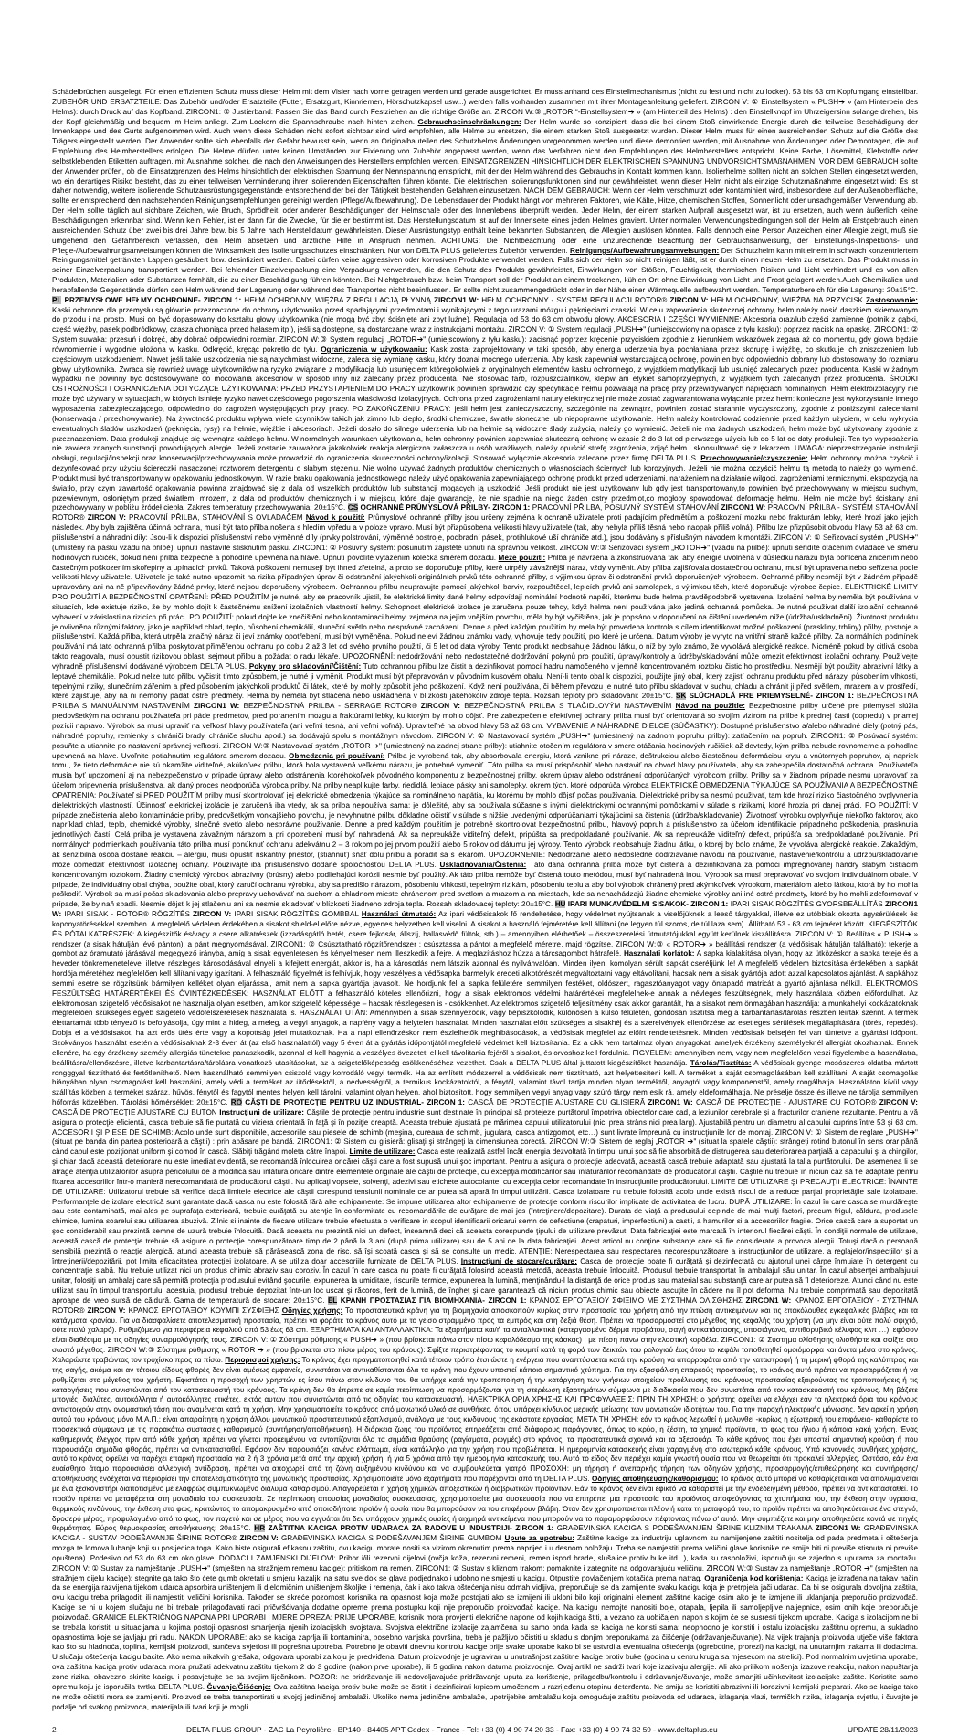Schädelbrüchen ausgelegt. Für einen effizienten Schutz muss dieser Helm mit dem Visier nach vorne getragen werden und gerade ausgerichtet. Er muss anhand des Einstellmechanismus (nicht zu fest und nicht zu locker). 53 bis 63 cm Kopfumgang einstellbar. ZUBEHÖR UND ERSATZTEILE: Das Zubehör und/oder Ersatzteile (Futter, Ersatzgurt, Kinnriemen, Hörschutzkapsel usw...) werden falls vorhanden zusammen mit ihrer Montageanleitung geliefert. ZIRCON V: ① Einstellsystem « PUSH➔ » (am Hinterbein des Helms): durch Druck auf das Kopfband. ZIRCON1: ② Justierband: Passen Sie das Band durch Festziehen an die richtige Größe an. ZIRCON W:③ „ROTOR “-Einstellsystem➔ » (am Hinterteil des Helms) : den Einstellknopf im Uhrzeigersinn solange drehen, bis der Kopf gleichmäßig und bequem im Helm anliegt. Zum Lockern die Spannschraube nach hinten ziehen. Gebrauchseinschränkungen: Der Helm wurde so konzipiert, dass die bei einem Stoß einwirkende Energie durch die teilweise Beschädigung der Innenkappe und des Gurts aufgenommen wird. Auch wenn diese Schäden nicht sofort sichtbar sind wird empfohlen, alle Helme zu ersetzen, die einem starken Stoß ausgesetzt wurden. Dieser Helm muss für einen ausreichenden Schutz auf die Größe des Trägers eingestellt werden. Der Anwender sollte sich ebenfalls der Gefahr bewusst sein, wenn an Originalbauteilen des Schutzhelms Änderungen vorgenommen werden und diese demontiert werden, mit Ausnahme von Änderungen oder Demontagen, die auf Empfehlung des Helmherstellers erfolgen. Die Helme dürfen unter keinen Umständen zur Fixierung von Zubehör angepasst werden, wenn das Verfahren nicht den Empfehlungen des Helmherstellers entspricht. Keine Farbe, Lösemittel, Klebstoffe oder selbstklebenden Etiketten auftragen, mit Ausnahme solcher, die nach den Anweisungen des Herstellers empfohlen werden. EINSATZGRENZEN HINSICHTLICH DER ELEKTRISCHEN SPANNUNG UNDVORSICHTSMAßNAHMEN: VOR DEM GEBRAUCH sollte der Anwender prüfen, ob die Einsatzgrenzen des Helms hinsichtlich der elektrischen Spannung der Nennspannung entspricht, mit der der Helm während des Gebrauchs in Kontakt kommen kann. Isolierhelme sollten nicht an solchen Stellen eingesetzt werden, wo ein derartiges Risiko besteht, das zu einer teilweisen Verminderung ihrer isolierenden Eigenschaften führen könnte. Die elektrischen Isolierungsfunktionen sind nur gewährleistet, wenn dieser Helm nicht als einzige Schutzmaßnahme eingesetzt wird: Es ist daher notwendig, weitere isolierende Schutzausrüstungsgegenstände entsprechend der bei der Tätigkeit bestehenden Gefahren einzusetzen. NACH DEM GEBRAUCH: Wenn der Helm verschmutzt oder kontaminiert wird, insbesondere auf der Außenoberfläche, sollte er entsprechend den nachstehenden Reinigungsempfehlungen gereinigt werden (Pflege/Aufbewahrung). Die Lebensdauer der Produkt hängt von mehreren Faktoren, wie Kälte, Hitze, chemischen Stoffen, Sonnenlicht oder unsachgemäßer Verwendung ab. Der Helm sollte täglich auf sichbare Zeichen, wie Bruch, Sprödheit, oder anderer Beschädigungen der Helmschale oder des Innenlebens überprüft werden. Jeder Helm, der einem starken Aufprall ausgesetzt war, ist zu ersetzen, auch wenn äußerlich keine Beschädigungen erkennbar sind. Wenn kein Fehler, ist er dann für die Zwecke, für die er bestimmt ist. Das Herstellungsdatum ist auf der Innenseite eines jeden Helmes graviert. Unter normalen Verwendungsbedingungen soll der Helm ab Erstgebrauch einen ausreichenden Schutz über zwei bis drei Jahre bzw. bis 5 Jahre nach Herstelldatum gewährleisten. Dieser Ausrüstungstyp enthält keine bekannten Substanzen, die Allergien auslösen könnten. Falls dennoch eine Person Anzeichen einer Allergie zeigt, muß sie umgehend den Gefahrbereich verlassen, den Helm absetzen und ärztliche Hilfe in Anspruch nehmen. ACHTUNG: Die Nichtbeachtung oder eine unzureichende Beachtung der Gebrauchsanweisung, der Einstellungs-/Inspektions- und Pflege-/Aufbewahrungsanweisungen können die Wirksamkeit des Isolierungsschutzes einschränken. Nur von DELTA PLUS geliefertes Zubehör verwenden. Reinigungs/Aufbewahrungsanweisungen: Der Schutzhelm kann mit einem in schwach konzentriertem Reinigungsmittel getränkten Lappen gesäubert bzw. desinfiziert werden. Dabei dürfen keine aggressiven oder korrosiven Produkte verwendet werden. Falls sich der Helm so nicht reinigen läßt, ist er durch einen neuen Helm zu ersetzen. Das Produkt muss in seiner Einzelverpackung transportiert werden. Bei fehlender Einzelverpackung eine Verpackung verwenden, die den Schutz des Produkts gewährleistet, Einwirkungen von Stößen, Feuchtigkeit, thermischen Risiken und Licht verhindert und es von allen Produkten, Materialien oder Substanzen fernhält, die zu einer Beschädigung führen könnten. Bei Nichtgebrauch bzw. beim Transport soll der Produkt an einem trockenen, kühlen Ort ohne Einwirkung von Licht und Frost gelagert werden.Auch Chemikalien und herabfallende Gegenstände dürfen den Helm während der Lagerung oder während des Transportes nicht beeinflussen. Er sollte nicht zusammengedrückt oder in der Nähe einer Wärmequelle aufbewahrt werden. Temperaturbereich für die Lagerung: 20±15°C. PL PRZEMYSŁOWE HEŁMY OCHRONNE- ZIRCON 1: HEŁM OCHRONNY, WIĘŹBA Z REGULACJĄ PŁYNNĄ ZIRCON1 W: HEŁM OCHRONNY - SYSTEM REGULACJI ROTOR® ZIRCON V: HEŁM OCHRONNY, WIĘŹBA NA PRZYCISK Zastosowanie: Kaski ochronne dla przemysłu są głównie przeznaczone do ochrony użytkownika przed spadającymi przedmiotami i wynikającymi z tego urazami mózgu i pęknięciami czaszki. W celu zapewnienia skutecznej ochrony, hełm należy nosić daszkiem skierowanym do przodu i na prosto. Musi on być dopasowany do kształtu głowy użytkownika (nie mogą być zbyt ściśnięte ani zbyt luźne). Regulacja od 53 do 63 cm obwodu głowy. AKCESORIA I CZĘŚCI WYMIENNE: Akcesoria oraz/lub części zamienne (potnik z gąbki, część więźby, pasek podbródkowy, czasza chroniąca przed hałasem itp.), jeśli są dostępne, są dostarczane wraz z instrukcjami montażu. ZIRCON V: ① System regulacji „PUSH➔" (umiejscowiony na opasce z tyłu kasku): poprzez nacisk na opaskę. ZIRCON1: ② System suwaka: przesuń i dokręć, aby dobrać odpowiedni rozmiar. ZIRCON W:③ System regulacji „ROTOR➔" (umiejscowiony z tyłu kasku): zacisnąć poprzez kręcenie przyciskiem zgodnie z kierunkiem wskazówek zegara aż do momentu, gdy głowa będzie równomiernie i wygodnie ułożona w kasku. Odkręcić, kręcąc pokrętło do tyłu. Ograniczenia w użytkowaniu: Kask został zaprojektowany w taki sposób, aby energia uderzenia była pochłaniana przez skorupę i więźbę, co skutkuje ich zniszczeniem lub częściowym uszkodzeniem. Nawet jeśli takie uszkodzenia nie są natychmiast widoczne, zaleca się wymianę kasku, który doznał mocnego uderzenia. Aby kask zapewniał wystarczającą ochronę, powinien być odpowiednio dobrany lub dostosowany do rozmiaru głowy użytkownika. Zwraca się również uwagę użytkowników na ryzyko związane z modyfikacją lub usunięciem któregokolwiek z oryginalnych elementów kasku ochronnego, z wyjątkiem modyfikacji lub usunięć zalecanych przez producenta. Kaski w żadnym wypadku nie powinny być dostosowywane do mocowania akcesoriów w sposób inny niż zalecany przez producenta. Nie stosować farb, rozpuszczalników, klejów ani etykiet samoprzylepnych, z wyjątkiem tych zalecanych przez producenta. ŚRODKI OSTROŻNOŚCI I OGRANICZENIA DOTYCZĄCE UŻYTKOWANIA: PRZED PRZYSTĄPIENIEM DO PRACY użytkownik powinien sprawdzić czy specyfikacje hełmu pozwalają na pracę przy przewidywanych napięciach nominalnych. Hełm elektroizolacyjny nie może być używany w sytuacjach, w których istnieje ryzyko nawet częściowego pogorszenia właściwości izolacyjnych. Ochrona przed zagrożeniami natury elektrycznej nie może zostać zagwarantowana wyłącznie przez hełm: konieczne jest wykorzystanie innego wyposażenia zabezpieczającego, odpowiednio do zagrożeń występujących przy pracy. PO ZAKOŃCZENIU PRACY: jeśli hełm jest zanieczyszczony, szczególnie na zewnątrz, powinien zostać starannie wyczyszczony, zgodnie z poniższymi zaleceniami (konserwacja / przechowywanie). Na żywotność produktu wpływa wiele czynników takich jak zimno lub ciepło, środki chemiczne, światło słoneczne lub niepoprawne użytkowanie. Hełm należy kontrolować codziennie przed każdym użyciem, w celu wykrycia ewentualnych śladów uszkodzeń (pęknięcia, rysy) na hełmie, więźbie i akcesoriach. Jeżeli doszło do silnego uderzenia lub na hełmie są widoczne ślady zużycia, należy go wymienić. Jeżeli nie ma żadnych uszkodzeń, hełm może być użytkowany zgodnie z przeznaczeniem. Data produkcji znajduje się wewnątrz każdego hełmu. W normalnych warunkach użytkowania, hełm ochronny powinien zapewniać skuteczną ochronę w czasie 2 do 3 lat od pierwszego użycia lub do 5 lat od daty produkcji. Ten typ wyposażenia nie zawiera znanych substancji powodujących alergie. Jeżeli zostanie zauważona jakakolwiek reakcja alergiczna zwłaszcza u osób wrażliwych, należy opuścić strefę zagrożenia, zdjąć hełm i skonsultować się z lekarzem. UWAGA: nieprzestrzeganie instrukcji obsługi, regulacji/inspekcji oraz konserwacji/przechowywania może prowadzić do ograniczenia skuteczności ochrony/izolacji. Stosować wyłącznie akcesoria zalecane przez firmę DELTA PLUS. Przechowywanie/czyszczenie: Hełm ochronny można czyścić i dezynfekować przy użyciu ściereczki nasączonej roztworem detergentu o słabym stężeniu. Nie wolno używać żadnych produktów chemicznych o własnościach ściernych lub korozyjnych. Jeżeli nie można oczyścić hełmu tą metodą to należy go wymienić. Produkt musi być transportowany w opakowaniu jednostkowym. W razie braku opakowania jednostkowego należy użyć opakowania zapewniającego ochronę produkt przed uderzeniami, narażeniem na działanie wilgoci, zagrożeniami termicznymi, ekspozycją na światło, przy czym zawartość opakowania powinna znajdować się z dala od wszelkich produktów lub substancji mogących ją uszkodzić. Jeśli produkt nie jest użytkowany lub gdy jest transportowany,to powinien być przechowywany w miejscu suchym, przewiewnym, osłoniętym przed światłem, mrozem, z dala od produktów chemicznych i w miejscu, które daje gwarancję, że nie spadnie na niego żaden ostry przedmiot,co mogłoby spowodować deformację hełmu. Hełm nie może być ściskany ani przechowywany w pobliżu źródeł ciepła. Zakres temperatury przechowywania: 20±15°C. CS OCHRANNÉ PRŮMYSLOVÁ PŘILBY- ZIRCON 1: PRACOVNÍ PŘILBA, POSUVNÝ SYSTÉM STAHOVÁNÍ ZIRCON1 W: PRACOVNÍ PŘILBA - SYSTÉM STAHOVÁNÍ ROTOR® ZIRCON V: PRACOVNÍ PŘILBA, STAHOVÁNÍ S OVLADAČEM Návod k použití: Průmyslové ochranné přilby jsou určeny zejména k ochraně uživatele proti padajícím předmětům a poškození mozku nebo frakturám lebky, které hrozí jako jejich následek. Aby byla zajištěna účinná ochrana, musí být tato přilba nošena s hledím vpředu a v poloze vpravo. Musí být přizpůsobena velikosti hlavy uživatele (tak, aby nebyla příliš těsná nebo naopak příliš volná). Přilbu lze přizpůsobit obvodu hlavy 53 až 63 cm. příslušenství a náhradní díly: Jsou-li k dispozici příslušenství nebo výměnné díly (prvky polstrování, výměnné postroje, podbradní pásek, protihlukové uší chrániče atd.), jsou dodávány s příslušným návodem k montáži. ZIRCON V: ① Seřizovací systém „PUSH➔" (umístěný na pásku vzadu na přilbě): upnutí nastavíte stisknutím pásku. ZIRCON1: ② Posuvný systém: posunutím zajistěte upnutí na správnou velikost. ZIRCON W:③ Seřizovací systém „ROTOR➔" (vzadu na přilbě): upnutí seřídíte otáčením ovladače ve směru hodinových ručiček, dokud není přilba bezpečně a pohodlně upevněna na hlavě. Upnutí povolíte vytažením kolečka směrem dozadu. Meze použití: Přilba je navržena a zkonstruována tak, aby energie uvolněná v důsledku nárazu byla pohlcena zničením nebo částečným poškozením skořepiny a upínacích prvků. Taková poškození nemusejí být ihned zřetelná, a proto se doporučuje přilby, které utrpěly závažnější náraz, vždy vyměnit. Aby přilba zajišťovala dostatečnou ochranu, musí být upravena nebo seřízena podle velikosti hlavy uživatele. Uživatele je také nutno upozornit na rizika případných úprav či odstranění jakýchkoli originálních prvků této ochranné přilby, s výjimkou úprav či odstranění prvků doporučených výrobcem. Ochranné přilby nesmějí být v žádném případě upravovány ani na ně připevňovány žádné prvky, které nejsou doporučeny výrobcem. Ochrannou přilbu neupravujte pomocí jakýchkoli barviv, rozpouštědel, lepicích prvků ani samolepek, s výjimkou těch, které doporučuje výrobce čepice. ELEKTRICKÉ LIMITY PRO POUŽITÍ A BEZPEČNOSTNÍ OPATŘENÍ: PŘED POUŽITÍM je nutné, aby se pracovník ujistil, že elektrické limity dané helmy odpovídají nominální hodnotě napětí, kterému bude helma pravděpodobně vystavena. Izolační helma by neměla být používána v situacích, kde existuje riziko, že by mohlo dojít k částečnému snížení izolačních vlastností helmy. Schopnost elektrické izolace je zaručena pouze tehdy, když helma není používána jako jediná ochranná pomůcka. Je nutné používat další izolační ochranné vybavení v závislosti na rizicích při práci. PO POUŽITÍ: pokud dojde ke znečištění nebo kontaminaci helmy, zejména na jejím vnějším povrchu, měla by být vyčištěna, jak je popsáno v doporučení na čištění uvedeném níže (údržba/uskladnění). Životnost produktu je ovlivněna různými faktory, jako je například chlad, teplo, působení chemikálií, sluneční světlo nebo nesprávné zacházení. Denne a před každým použitím by mela být provedena kontrola s cílem identifikovat možné poškození (praskliny, trhliny) přilby, postroje a příslušenství. Každá přilba, která utrpěla značný náraz či jeví známky opotřebení, musí být vyměněna. Pokud nejeví žádnou známku vady, vyhovuje tedy použití, pro které je určena. Datum výroby je vyryto na vnitřní straně každé přilby. Za normálních podmínek používání má tato ochranná přilba poskytovat přiměřenou ochranu po dobu 2 až 3 let od svého prvního použití, či 5 let od data výroby. Tento produkt neobsahuje žádnou látku, o níž by bylo známo, že vyvolává alergické reakce. Nicméně pokud by citlivá osoba takto reagovala, musí opustit rizikovou oblast, sejmout přilbu a požádat o radu lékaře. UPOZORNĚNÍ: nedodržování nebo nedostatečné dodržování pokynů pro použití, úpravy/kontroly a údržby/skladování může omezit efektivnost izolační ochrany. Používejte výhradně příslušenství dodávané výrobcem DELTA PLUS. Pokyny pro skladování/Čištění: Tuto ochrannou přilbu lze čistit a dezinfikovat pomocí hadru namočeného v jemně koncentrovaném roztoku čisticího prostředku. Nesmějí být použity abrazivní látky a leptavé chemikálie. Pokud nelze tuto přilbu vyčistit tímto způsobem, je nutné ji vyměnit. Produkt musí být přepravován v původním kusovém obalu. Není-li tento obal k dispozici, použijte jiný obal, který zajistí ochranu produktu před nárazy, působením vlhkosti, tepelnými riziky, slunečním zářením a před působením jakýchkoli produktů či látek, které by mohly způsobit jeho poškození. Když není používána, či během převozu je nutné tuto přilbu skladovat v suchu, chladu a chránit ji před světlem, mrazem a v prostředí, které zajišťuje, aby na ni nemohly padat ostré předměty. Helma by neměla být stlačena nebo uskladněna v blízkosti jakéhokoliv zdroje tepla. Rozsah teploty pro skladování: 20±15°C. SK SLÚCHADLÁ PRE PRIEMYSELNÉ- ZIRCON 1: BEZPEČNOSTNÁ PRILBA S MANUÁLNYM NASTAVENÍM ZIRCON1 W: BEZPEČNOSTNÁ PRILBA - SERRAGE ROTOR® ZIRCON V: BEZPEČNOSTNÁ PRILBA S TLAČIDLOVÝM NASTAVENÍM Návod na použitie: Bezpečnostné prilby určené pre priemysel slúžia predovšetkým na ochranu používateľa pri páde predmetov, pred poranením mozgu a fraktúrami lebky, ku ktorým by mohlo dôjsť. Pre zabezpečenie efektívnej ochrany prilba musí byť orientovaná so svojím vizírom na prilbe k prednej časti (dopredu) v priamej pozícii napravo. Výrobok sa musí upraviť na veľkosť hlavy používateľa (ani veľmi tesná, ani veľmi voľná). Upraviteľné na obvod hlavy 53 až 63 cm. VYBAVENIE A NÁHRADNÉ DIELCE (SÚČASTKY): Dostupné príslušenstvo a/alebo náhradné diely (potný pás, náhradné popruhy, remienky s chrániči brady, chrániče sluchu apod.) sa dodávajú spolu s montážnym návodom. ZIRCON V: ① Nastavovací systém „PUSH➔" (umiestnený na zadnom popruhu prilby): zatlačením na popruh. ZIRCON1: ② Posúvací systém: posuňte a utiahnite po nastavení správnej veľkosti. ZIRCON W:③ Nastavovací systém „ROTOR ➔" (umiestnený na zadnej strane prilby): utiahnite otočením regulátora v smere otáčania hodinových ručičiek až dovtedy, kým prilba nebude rovnomerne a pohodlne upevnená na hlave. Uvoľnite potiahnutím regulátora smerom dozadu. Obmedzenia pri používaní: Prilba je vyrobená tak, aby absorbovala energiu, ktorá vznikne pri náraze, deštrukciou alebo čiastočnou deformáciou krytu a vnútorných popruhov, aj napriek tomu, že tieto deformácie nie sú okamžite viditeľné, akúkoľvek prilbu, ktorá bola vystavená veľkému nárazu, je potrebné vymeniť. Táto prilba sa musí prispôsobiť alebo nastaviť na obvod hlavy používateľa, aby sa zabezpečila dostatočná ochrana. Používateľa musia byť upozornení aj na nebezpečenstvo v prípade úpravy alebo odstránenia ktoréhokoľvek pôvodného komponentu z bezpečnostnej prilby, okrem úprav alebo odstránení odporúčaných výrobcom prilby. Prilby sa v žiadnom prípade nesmú upravovať za účelom pripevnenia príslušenstva, ak daný proces neodporúča výrobca prilby. Na prilby neaplikujte farby, riedidlá, lepiace pásky ani samolepky, okrem tých, ktoré odporúča výrobca ELEKTRICKÉ OBMEDZENIA TÝKAJÚCE SA POUŽÍVANIA A BEZPEČNOSTNÉ OPATRENIA: Používateľ si PRED POUŽITÍM prilby musí skontrolovať jej elektrické obmedzenia týkajúce sa nominálneho napätia, ku ktorému by mohlo dôjsť počas používania. Dielektrické prilby sa nesmú používať, tam kde hrozí riziko čiastočného ovplyvnenia dielektrických vlastností. Účinnosť elektrickej izolácie je zaručená iba vtedy, ak sa prilba nepoužíva sama: je dôležité, aby sa používala súčasne s inými dielektrickými ochrannými pomôckami v súlade s rizikami, ktoré hrozia pri danej práci. PO POUŽITÍ: V prípade znečistenia alebo kontaminácie prilby, predovšetkým vonkajšieho povrchu, je nevyhnutné prilbu dôkladne očistiť v súlade s nižšie uvedenými odporúčaniami týkajúcimi sa čistenia (údržba/skladovanie). Životnosť výrobku ovplyvňuje niekoľko faktorov, ako napríklad chlad, teplo, chemické výrobky, slnečné svetlo alebo nesprávne používanie. Denne a pred každým použitím je potrebné skontrolovat bezpečnostnú prilbu, hlavový popruh a príslušenstvo za účelom identifikácie prípadného poškodenia, prasknutia jednotlivých častí. Celá prilba je vystavená závažným nárazom a pri opotrebení musí byť nahradená. Ak sa nepreukáže viditeľný defekt, pripúšťa sa predpokladané používanie. Ak sa nepreukáže viditeľný defekt, pripúšťa sa predpokladané používanie. Pri normálnych podmienkach používania táto prilba musí ponúknuť ochranu adekvátnu 2 – 3 rokom po jej prvom použití alebo 5 rokov od dátumu jej výroby. Tento výrobok neobsahuje žiadnu látku, o ktorej by bolo známe, že vyvoláva alergické reakcie. Zakaždým, ak senzibilná osoba dostane reakciu – alergiu, musí opustiť riskantný priestor, (stiahnuť) sňať dolu prilbu a poradiť sa s lekárom. UPOZORNENIE: Nedodržanie alebo nedôsledné dodržiavanie návodu na používanie, nastavenie/kontrolu a údržbu/skladovanie môže obmedziť efektívnosť izolačnej ochrany. Používajte iba príslušenstvo dodané spoločnosťou DELTA PLUS. Uskladňovania/Čistenia: Táto daná ochranná prilba môže byť čistená a dezinfikovaná za pomoci impregnovanej handry slabým čistiacim koncentrovaným roztokom. Žiadny chemický výrobok abrazívny (brúsny) alebo podliehajúci korózii nesmie byť použitý. Ak táto prilba nemôže byť čistená touto metódou, musí byť nahradená inou. Výrobok sa musí prepravovať vo svojom individuálnom obale. V prípade, že individuálny obal chýba, použite obal, ktorý zaručí ochranu výrobku, aby sa predišlo nárazom, pôsobeniu vlhkosti, tepelným rizikám, pôsobeniu teplu a aby bol výrobok chránený pred akýmkoľvek výrobkom, materiálom alebo látkou, ktorá by ho mohla poškodiť. Výrobok sa musí počas skladovania alebo prepravy uchovávať na suchom a chladnom mieste chránenom pred svetlom a mrazom a na miestach, kde sa nenachádzajú žiadne chemické výrobky ani iné ostré predmety, ktoré by ho mohli zdeformovať v prípade, že by naň spadli. Nesmie dôjsť k jej stlačeniu ani sa nesmie skladovať v blízkosti žiadneho zdroja tepla. Rozsah skladovacej teploty: 20±15°C. HU IPARI MUNKAVÉDELMI SISAKOK- ZIRCON 1: IPARI SISAK RÖGZÍTÉS GYORSBEÁLLÍTÁS ZIRCON1 W: IPARI SISAK - ROTOR® RÖGZÍTÉS ZIRCON V: IPARI SISAK RÖGZÍTÉS GOMBBAL Használati útmutató: Az ipari védősisakok fő rendeltetése, hogy védelmet nyújtsanak a viselőjüknek a leeső tárgyakkal, illetve ez utóbbiak okozta agysérülések és koponyatörésekkel szemben. A megfelelő védelem érdekében a sisakot shield-el előre nézve, egyenes helyzetben kell viselni. A sisakot a használó fejméretére kell állítani (ne legyen túl szoros, de túl laza sem). Állítható 53 - 63 cm fejméret között. KIEGÉSZÍTŐK ÉS PÓTALKATRÉSZEK: A kiegészítők és/vagy a csere alkatrészek (izzadásgátló betét, csere fejkosár, állszíj, hallásvédő fültok, stb.) – amennyiben elérhetőek – összeszerelési útmutatójukkal együtt kerülnek kiszállításra. ZIRCON V: ① Beállítás « PUSH➔ » rendszer (a sisak hátulján lévő pánton): a pánt megnyomásával. ZIRCON1: ② Csúsztatható rögzítőrendszer : csúsztassa a pántot a megfelelő méretre, majd rögzítse. ZIRCON W:③ « ROTOR➔ » beállítási rendszer (a védősisak hátulján található): tekerje a gombot az óramutató járásával megegyező irányba, amíg a sisak egyenletesen és kényelmesen nem illeszkedik a fejre. A meglazításhoz húzza a tárcsagombot hátrafelé. Használati korlátok: A sapka kialakítása olyan, hogy az ütközéskor a sapka teteje és a heveder tönkremenetelével illetve részleges károsodásával elnyeli a kifejtett energiát, akkor is, ha a károsodás nem látszik azonnal és nyilvánvalóan. Minden ilyen, komolyan sérült sapkát cseréljünk le! A megfelelő védelem biztosítása érdekében a sapkát hordója méretéhez megfelelően kell állítani vagy igazítani. A felhasználó figyelmét is felhívjuk, hogy veszélyes a védősapka bármelyik eredeti alkotórészét megváltoztatni vagy eltávolítani, hacsak nem a sisak gyártója adott azzal kapcsolatos ajánlást. A sapkához semmi esetre se rögzítsünk bármilyen kelléket olyan eljárással, amit nem a sapka gyártója javasolt. Ne hordjunk fel a sapka felületére semmilyen festéket, oldószert, ragasztóanyagot vagy öntapadó matricát a gyártó ajánlása nélkül. ELEKTROMOS FESZÜLTSÉG HATÁRÉRTÉKEI ÉS ÓVINTÉZKEDÉSEK: HASZNÁLAT ELŐTT a felhasználó köteles ellenőrizni, hogy a sisak elektromos védelmi határértékei megfelelnek-e annak a névleges feszültségnek, mely használata közben előfordulhat. Az elektromosan szigetelő védősisakot ne használja olyan esetben, amikor szigetelő képessége – hacsak részlegesen is - csökkenhet. Az elektromos szigetelő teljesítmény csak akkor garantált, ha a sisakot nem önmagában használja: a munkahelyi kockázatoknak megfelelően szükséges egyéb szigetelő védőfelszerelések használata is. HASZNÁLAT UTÁN: Amennyiben a sisak szennyeződik, vagy bepiszkolódik, különösen a külső felületén, gondosan tisztítsa meg a karbantartás/tárolás részben leírtak szerint. A termék élettartamát több tényező is befolyásolja, úgy mint a hideg, a meleg, a vegyi anyagok, a napfény vagy a helytelen használat. Minden használat előtt szükséges a sisakhéj és a szerelvények ellenőrzése az esetleges sérülések megállapítására (törés, repedés). Dobja el a védősisakot, ha azt erős ütés érte vagy a kopottság jelei mutatkoznak. Ha a napi ellenőrzéskor nem észlelhetők meghibásodások, a védősisak megfelel az előírt rendeltetésnek. Minden védősisak belsején fel van tüntetve a gyártási időpont. Szokványos használat esetén a védősisaknak 2-3 éven át (az első használattól) vagy 5 éven át a gyártás időpontjától megfelelő védelmet kell biztosítania. Ez a cikk nem tartalmaz olyan anyagokat, amelyek érzékeny személyeknél allergiát okozhatnak. Ennek ellenére, ha egy érzékeny személy allergiás tünetekre panaszkodik, azonnal el kell hagynia a veszélyes övezetet, el kell távolítania fejéről a sisakot, és orvoshoz kell fordulnia. FIGYELEM: amennyiben nem, vagy nem megfelelően veszi figyelembe a használatra, beállításra/ellenőrzésre, illetve karbantartásra/tárolásra vonatkozó utasításokat, az a szigetelőképesség csökkenéséhez vezethet. Csak a DELTA PLUS által juttatott kiegészítőket használja. Tárolás/Tisztítás: A védősisak gyenge mosószeres oldatba mártott rongggyal tisztítható és fertőtleníthető. Nem használható semmilyen csiszoló vagy korrodáló vegyi termék. Ha az említett módszerrel a védősisak nem tisztítható, azt helyettesíteni kell. A terméket a saját csomagolásában kell szállítani. A saját csomagolás hiányában olyan csomagolást kell használni, amely védi a terméket az ütődésektől, a nedvességtől, a termikus kockázatoktól, a fénytől, valamint távol tartja minden olyan terméktől, anyagtól vagy komponenstől, amely rongálhatja. Használaton kívül vagy szállítás közben a terméket száraz, hűvös, fénytől és fagytól mentes helyen kell tárolni, valamint olyan helyen, ahol biztosított, hogy semmilyen vegyi anyag vagy szúró tárgy nem esik rá, amely eldeformálhatja. Ne préselje össze és illetve ne tárolja semmilyen hőforrás közelében. Tárolási hőmérséklet: 20±15°C. RO CĂŞTI DE PROTECŢIE PENTRU UZ INDUSTRIAL- ZIRCON 1: CASCĂ DE PROTECŢIE AJUSTARE CU GLISIERĂ ZIRCON1 W: CASCĂ DE PROTECŢIE - AJUSTARE CU ROTOR® ZIRCON V: CASCĂ DE PROTECŢIE AJUSTARE CU BUTON Instrucţiuni de utilizare: Căştile de protecţie pentru industrie sunt destinate în principal să protejeze purtătorul împotriva obiectelor care cad, a leziunilor cerebrale şi a fracturilor craniene rezultante. Pentru a vă asigura o protecţie eficientă, casca trebuie să fie purtată cu viziera orientată în faţă şi în poziţie dreaptă. Aceasta trebuie ajustată pe mărimea capului utilizatorului (nici prea strâns nici prea larg). Ajustabilă pentru un diametru al capului cuprins între 53 şi 63 cm. ACCESORII ŞI PIESE DE SCHIMB: Acolo unde sunt disponibile, accesoriile sau piesele de schimb (meşina, cureaua de schimb, jugulara, casca antizgomot, etc…) sunt livrate împreună cu instrucţiunile lor de montaj. ZIRCON V: ① Sistem de reglare „PUSH➔" (situat pe banda din partea posterioară a căştii) : prin apăsare pe bandă. ZIRCON1: ② Sistem cu glisieră: glisaţi şi strângeţi la dimensiunea corectă. ZIRCON W:③ Sistem de reglaj „ROTOR ➔" (situat la spatele căştii): strângeţi rotind butonul în sens orar până când capul este poziţionat uniform şi comod în cască. Slăbiţi trăgând moleta către înapoi. Limite de utilizare: Casca este realizată astfel încât energia dezvoltată în timpul unui şoc să fie absorbită de distrugerea sau deteriorarea parţială a capacului şi a chingilor, şi chiar dacă această deteriorare nu este imediat evidentă, se recomandă înlocuirea oricărei căşti care a fost supusă unui şoc important. Pentru a asigura o protecţie adecvată, această cască trebuie adaptată sau ajustată la talia purtătorului. De asemenea li se atrage atenţia utilizatorilor asupra pericolului de a modifica sau înlătura oricare dintre elementele originale ale căştii de protecţie, cu excepţia modificărilor sau înlăturărilor recomandate de producătorul căştii. Căştile nu trebuie în niciun caz să fie adaptate pentru fixarea accesoriilor într-o manieră nerecomandată de producătorul căştii. Nu aplicaţi vopsele, solvenţi, adezivi sau etichete autocolante, cu excepţia celor recomandate în instrucţiunile producătorului. LIMITE DE UTILIZARE ŞI PRECAUŢII ELECTRICE: ÎNAINTE DE UTILIZARE: Utilizatorul trebuie să verifice dacă limitele electrice ale căştii corespund tensiunii nominale ce ar putea să apară în timpul utilizării. Casca izolatoare nu trebuie folosită acolo unde există riscul de a reduce parţial proprietăţile sale izolatoare. Performanţele de izolare electrică sunt garantate dacă casca nu este folosită fără alte echipamente: Se impune utilizarea altor echipamente de protecţie conform riscurilor implicate de activitatea de lucru. DUPĂ UTILIZARE: În cazul în care casca se murdăreşte sau este contaminată, mai ales pe suprafaţa exterioară, trebuie curăţată cu atenţie în conformitate cu recomandările de curăţare de mai jos (întreţinere/depozitare). Durata de viaţă a produsului depinde de mai mulţi factori, precum frigul, căldura, produsele chimice, lumina soarelui sau utilizarea abuzivă. Zilnic si inainte de fiecare utilizare trebuie efectuata o verificare in scopul identificarii oricarui semn de defectiune (crapaturi, imperfectiuni) a castii, a hamurilor si a accesoriilor fragile. Orice cască care a suportat un şoc considerabil sau prezintă semne de uzură trebuie înlocuită. Dacă aceasta nu prezintă nici un defect, înseamnă deci că aceasta corespunde ţipului de utilizare prevăzut. Data fabricaţiei este marcată în interiorul fiecărei căşti. În condiţii normale de utilizare, această cască de protecţie trebuie să asigure o protecţie corespunzătoare timp de 2 până la 3 ani (după prima utilizare) sau de 5 ani de la data fabricaţiei. Acest articol nu conţine substanţe care să fie considerate a provoca alergii. Totuşi dacă o persoană sensibilă prezintă o reacţie alergică, atunci aceasta trebuie să părăsească zona de risc, să îşi scoată casca şi să se consulte un medic. ATENŢIE: Nerespectarea sau respectarea necorespunzătoare a instrucţiunilor de utilizare, a reglajelor/inspecţiilor şi a întreţinerii/depozitării, pot limita eficacitatea protecţiei izolatoare. A se utiliza doar accesoriile furnizate de DELTA PLUS. Instrucţiuni de stocare/curăţare: Casca de protecţie poate fi curăţată şi dezinfectată cu ajutorul unei cârpe înmuiate în detergent cu concentraţie slabă. Nu trebuie utilizat nici un produs chimic abraziv sau coroziv. În cazul în care casca nu poate fi curăţată folosind această metodă, aceasta trebuie înlocuită. Produsul trebuie transportat în ambalajul său unitar. În cazul absenţei ambalajului unitar, folosiţi un ambalaj care să permită protecţia produsului evitând şocurile, expunerea la umiditate, riscurile termice, expunerea la lumină, menţinându-l la distanţă de orice produs sau material sau substanţă care ar putea să îl deterioreze. Atunci când nu este utilizat sau în timpul transportului acestuia, produsul trebuie depozitat într-un loc uscat şi răcoros, ferit de lumină, de îngheţ şi care garantează că niciun produs chimic sau obiecte ascuţite în cădere nu îl pot deforma. Nu trebuie comprimată sau depozitată aproape de vreo sursă de căldură. Gama de temperatură de stocare: 20±15°C. EL ΚΡΑΝΗ ΠΡΟΣΤΑΣΙΑΣ ΓΙΑ ΒΙΟΜΗΧΑΝΙΑ- ZIRCON 1: ΚΡΑΝΟΣ ΕΡΓΟΤΑΞΙΟΥ ΣΦΙΞΙΜΟ ΜΕ ΣΥΣΤΗΜΑ ΟΛΙΣΘΗΣΗΣ ZIRCON1 W: ΚΡΑΝΟΣ ΕΡΓΟΤΑΞΙΟΥ - ΣΥΣΤΗΜΑ ROTOR® ZIRCON V: ΚΡΑΝΟΣ ΕΡΓΟΤΑΞΙΟΥ ΚΟΥΜΠΙ ΣΥΣΦΙΞΗΣ Οδηγίες χρήσης: Τα προστατευτικά κράνη για τη βιομηχανία αποσκοπούν κυρίως στην προστασία του χρήστη από την πτώση αντικειμένων και τις επακόλουθες εγκεφαλικές βλάβες και τα κατάγματα κρανίου. Για να διασφαλίσετε αποτελεσματική προστασία, πρέπει να φοράτε το κράνος αυτό με το γείσο στραμμένο προς τα εμπρός και στη δεξιά θέση. Πρέπει να προσαρμοστεί στο μέγεθος της κεφαλής του χρήστη (να μην είναι ούτε πολύ σφιχτό, ούτε πολύ χαλαρό). Ρυθμιζόμενο για περιφέρεια κεφαλιού από 53 έως 63 cm. ΕΞΑΡΤΗΜΑΤΑ ΚΑΙ ΑΝΤΑΛΛΑΚΤΙΚΑ: Τα εξαρτήματα και/ή τα ανταλλακτικά (κατεργασμένο δέρμα προβάτου, σαγή αντικατάστασης, υποσιάγωνο, αντιθορυβικό κέλυφος κλπ …), εφόσον είναι διαθέσιμα με τις οδηγίες συναρμολόγησής τους. ZIRCON V: ① Σύστημα ρύθμισης « PUSH➔ » (που βρίσκεται πάνω στον πίσω κεφαλόδεσμο της κάσκας) : με πίεση πάνω στην ελαστική κορδέλα. ZIRCON1: ② Σύστημα ολίσθησης ολισθήστε και σφίξτε στο σωστό μέγεθος. ZIRCON W:③ Σύστημα ρύθμισης « ROTOR ➔ » (που βρίσκεται στο πίσω μέρος του κράνους): Σφίξτε περιστρέφοντας το κουμπί κατά τη φορά των δεικτών του ρολογιού έως ότου το κεφάλι τοποθετηθεί ομοιόμορφα και άνετα μέσα στο κράνος. Χαλαρώστε τραβώντας τον τροχίσκο προς τα πίσω. Περιορισμοί χρήσης: Το κράνος έχει πραγματοποιηθεί κατά τέτοιον τρόπο έτσι ώστε η ενέργεια που αναπτύσσεται κατά την κρούση να απορροφάται από την καταστροφή ή τη μερική φθορά της καλύπτρας και της σαγής, ακόμα και αν τέτοιου είδους φθορές δεν είναι αμέσως εμφανείς, συνιστάται να αντικαθίστανται όλα τα κράνη που έχουν υποστεί κάποιο σημαντικό χτύπημα. Για την εξασφάλιση επαρκούς προστασίας, το κράνος αυτό πρέπει να προσαρμόζεται ή να ρυθμίζεται στο μέγεθος του χρήστη. Εφιστάται η προσοχή των χρηστών ες ίσου πάνω στον κίνδυνο που θα υπήρχε κατά την τροποποίηση ή την κατάργηση των γνήσιων στοιχείων προέλευσης του κράνους προστασίας εξαιρούντας τις τροποποιήσεις ή τις καταργήσεις που συνιστώνται από τον κατασκευαστή του κράνους. Τα κράνη δεν θα έπρεπε σε καμία περίπτωση να προσαρμόζονται για τη στερέωση εξαρτημάτων σύμφωνα με διαδικασία που δεν συνιστάται από τον κατασκευαστή του κράνους. Μη βάζετε μπογιές, διαλύτες, αυτοκόλλητα ή αυτοκόλλητες ετικέτες, εκτός αυτών που συνιστώνται από τις οδηγίες του κατασκευαστή. ΗΛΕΚΤΡΙΚΑ ΟΡΙΑ ΧΡΗΣΗΣ ΚΑΙ ΠΡΟΦΥΛΑΞΕΙΣ: ΠΡΙΝ ΤΗ ΧΡΗΣΗ: ο χρήστης οφείλει να ελέγχει εάν τα ηλεκτρικά όρια του κράνους αντιστοιχούν στην ονομαστική τάση που αναμένεται κατά τη χρήση. Μην χρησιμοποιείτε το κράνος από μονωτικό υλικό σε συνθήκες, όπου υπάρχει κίνδυνος μερικής μείωσης των μονωτικών ιδιοτήτων του. Για την παροχή ηλεκτρικής μόνωσης, δεν αρκεί η χρήση αυτού του κράνους μόνο Μ.Α.Π.: είναι απαραίτητη η χρήση άλλου μονωτικού προστατευτικού εξοπλισμού, ανάλογα με τους κινδύνους της εκάστοτε εργασίας. ΜΕΤΑ ΤΗ ΧΡΗΣΗ: εάν το κράνος λερωθεί ή μολυνθεί -κυρίως η εξωτερική του επιφάνεια- καθαρίστε το προσεκτικά σύμφωνα με τις παρακάτω συστάσεις καθαρισμού (συντήρηση/αποθήκευση). Η διάρκεια ζωής του προϊόντος επηρεάζεται από διάφορους παράγοντες, όπως το κρύο, η ζέστη, τα χημικά προϊόντα, το φως του ήλιου ή κάποια κακή χρήση. Ένας καθημερινός έλεγχος πριν από κάθε χρήση πρέπει να γίνεται προκειμένου να εντοπίζονται όλα τα σημάδια θραύσης (ραγίσματα, ρωγμές) στο κράνος, τα προστατευτικά σχοινιά και τα αξεσουάρ. Το κάθε κράνος που έχει υποστεί σημαντική κρούση ή που παρουσιάζει σημάδια φθοράς, πρέπει να αντικατασταθεί. Εφόσον δεν παρουσιάζει κανένα ελάττωμα, είναι κατάλληλο για την χρήση που προβλέπεται. Η ημερομηνία κατασκευής είναι χαραγμένη στο εσωτερικό κάθε κράνους. Υπό κανονικές συνθήκες χρήσης, αυτό το κράνος οφείλει να παρέχει επαρκή προστασία για 2 ή 3 χρόνια μετά από την αρχική χρήση, ή για 5 χρόνια από την ημερομηνία κατασκευής του. Αυτό το είδος δεν περιέχει καμία γνωστή ουσία που να θεωρείται ότι προκαλεί αλλεργίες. Ωστόσο, εάν ένα ευαίσθητο άτομο παρουσιάσει αλλεργική αντίδραση, πρέπει να αποχωρεί από τη ζώνη αυξημένου κινδύνου και να συμβουλεύεται γιατρό ΠΡΟΣΟΧΗ: μη τήρηση ή ανεπαρκής τήρηση των οδηγιών χρήσης, προσαρμογής/επιθεώρησης και συντήρησης/αποθήκευσης ενδέχεται να περιορίσει την αποτελεσματικότητα της μονωτικής προστασίας. Χρησιμοποιείτε μόνο εξαρτήματα που παρέχονται από τη DELTA PLUS. Οδηγίες αποθήκευσης/καθαρισμού: Το κράνος αυτό μπορεί να καθαρίζεται και να απολυμαίνεται με ένα ξεσκονιστήρι διαποτισμένο με ελαφρώς συμπυκνωμένο διάλυμα καθαρισμού. Απαγορεύεται η χρήση χημικών αποξεστικών ή διαβρωτικών προϊόντων. Εάν το κράνος δεν είναι εφικτό να καθαριστεί με την ενδεδειγμένη μέθοδο, πρέπει να αντικατασταθεί. Το προϊόν πρέπει να μεταφέρεται στη μοναδιαία του συσκευασία. Σε περίπτωση απουσίας μοναδιαίας συσκευασίας, χρησιμοποιείτε μια συσκευασία που να επιτρέπει μια προστασία του προϊόντος αποφεύγοντας τα χτυπήματα του, την έκθεση στην υγρασία, θερμικούς κινδύνους, την έκθεση στο φως, κρατώντας το απομακρυσμένο από οποιοδήποτε προϊόν ή ουσία που θα μπορούσαν να του επιφέρουν βλάβη. Όταν δεν χρησιμοποιείται πλέον ή κατά τη μεταφορά του, το προϊόν πρέπει να αποθηκεύεται σε ένα στεγνό, δροσερό μέρος, προφυλαγμένο από το φως, τον παγετό και σε μέρος που να εγγυάται ότι δεν υπάρχουν χημικές ουσίες ή αιχμηρά αντικείμενα που μπορούν να το παραμορφώσουν πέφτοντας πάνω σ' αυτό. Μην συμπιέζετε και μην αποθηκεύετε κοντά σε πηγές θερμότητας. Εύρος θερμοκρασίας αποθήκευσης: 20±15°C. HR ZAŠTITNA KACIGA PROTIV UDARACA ZA RADOVE U INDUSTRIJI- ZIRCON 1: GRAĐEVINSKA KACIGA S PODEŠAVANJEM ŠIRINE KLIZNIM TRAKAMA ZIRCON1 W: GRAĐEVINSKA KACIGA - SUSTAV PODEŠAVANJE ŠIRINE ROTOR® ZIRCON V: GRAĐEVINSKA KACIGA S PODEŠAVANJEM ŠIRINE GUMBOM Upute za upotrebu: Zaštitne kacige za industriju uglavnom su namijenjene zaštiti nositelja od pada predmeta i oštećenja mozga te lomova lubanje koji su posljedica toga. Kako biste osigurali efikasnu zaštitu, ovu kacigu morate nositi sa vizirom okrenutim prema naprijed i u desnom položaju. Treba se namjestiti prema veličini glave korisnike ne smije biti ni previše stisnuta ni previše opuštena). Podesivo od 53 do 63 cm oko glave. DODACI I ZAMJENSKI DIJELOVI: Pribor i/ili rezervni dijelovi (ovčja koža, rezervni remeni, remen ispod brade, slušalice protiv buke itd...), kada su raspoloživi, isporučuju se zajedno s uputama za montažu. ZIRCON V: ① Sustav za namještanje „PUSH➔" (smješten na stražnjem remenu kacige): pritiskom na remen. ZIRCON1: ② Sustav s kliznom trakom: pomaknite i zategnite na odgovarajuću veličinu. ZIRCON W:③ Sustav za namještanje „ROTOR ➔" (smješten na stražnjem dijelu kacige): stegnite ga tako što ćete gumb okretati u smjeru kazaljki na satu sve dok se glava podjednako i udobno ne smjesti u kacigu. Otpustite povlačenjem kotačića prema natrag. Ograničenja kod korištenja: Kaciga je izrađena na takav način da se energija razvijena tijekom udarca apsorbira uništenjem ili djelomičnim uništenjem školjke i remenja, čak i ako takva oštećenja nisu odmah vidljiva, preporučuje se da zamijenite svaku kacigu koja je pretrpjela jači udarac. Da bi se osigurala dovoljna zaštita, ovu kacigu treba prilagoditi ili namjestiti veličini korisnika. Također se skreće pozornost korisnika na opasnost koja može postojati ako se izmijeni ili ukloni bilo koji originalni element zaštitne kacige osim ako je te izmjene ili uklanjanja preporučio proizvođač. Kacige se ni u kojem slučaju ne bi trebale prilagođavati radi pričvršćivanja dodatne opreme prema postupku koji nije preporučio proizvođač kacige. Na kacigu nemojte nanositi boje, otapala, ljepila ili samoljepljive naljepnice, osim onih koje preporučuje proizvođač. GRANICE ELEKTRIČNOG NAPONA PRI UPORABI I MJERE OPREZA: PRIJE UPORABE, korisnik mora provjeriti električne napone od kojih kaciga štiti, a vezano za uobičajeni napon s kojim će se susresti tijekom uporabe. Kaciga s izolacijom ne bi se trebala koristiti u situacijama u kojima postoji opasnost smanjenja njenih izolacijskih svojstava. Svojstva električne izolacije zajamčena su samo onda kada se kaciga ne koristi sama: neophodno je koristiti i ostalu izolacijsku zaštitnu opremu, a sukladno opasnostima koje se javljaju pri radu. NAKON UPORABE: ako se kaciga zaprlja ili kontaminira, posebno vanjska površina, treba je pažljivo očistiti u skladu s donjim preporukama za čišćenje (održavanje/čuvanje). Na vijek trajanja proizvoda utječe više faktora kao što su hladnoća, toplina, kemijski proizvodi, sunčeva svjetlost ili pogrešna upotreba. Potrebno je obaviti dnevnu kontrolu kacige prije svake uporabe kako bi se ustvrdila eventualna oštećenja (ogrebotine, prorezi) na kacigi, na unutarnjim trakama ili dodacima. U slučaju oštećenja kacigu bacite. Ako nema nikakvih grešaka, odgovara uporabi za koju je predviđena. Datum proizvodnje je ugraviran u unutrašnjost zaštitne kacige protiv buke (godina u centru kruga sa mjesecom na strelici). Pod normalnim uvjetima uporabe, ova zaštitna kaciga protiv udaraca mora pružati adekvatnu zaštitu tijekom 2 do 3 godine (nakon prve uporabe), ili 5 godina nakon datuma proizvodnje. Ovaj artikl ne sadrži tvari koje izazivaju alergije. Ali ako prilikom nošenja izazove reakciju, nakon napuštanja zone rizika, obavezno skinite kacigu i posavjetujte se sa svojim liječnikom. POZOR: ne pridržavanje ili nedovoljavajuće pridržavanje uputa za korištenje, prilagodbu/kontrolu i održavanje/čuvanje, može smanjiti učinkovitost izolacijske zaštite. Koristite samo opremu koju je isporučila tvrtka DELTA PLUS. Čuvanje/Čišćenje: Ova zaštitna kaciga protiv buke može se čistiti i dezinficirati krpicom umočenom u razrijeđenu otopinu deterđenta. Ne smiju se koristiti abrazivni ili korozivni kemijski preparati. Ako se kaciga tako ne može očistiti mora se zamijeniti. Proizvod se treba transportirati u svojoj jediničnoj ambalaži. Ukoliko nema jedinične ambalaže, upotrijebite ambalažu koja omogućuje zaštitu proizvoda od udaraca, izlaganja vlazi, termičkih rizika, izlaganja svjetlu, i čuvajte je podalje od svakog proizvoda, materijala ili tvari koji je mogli
2 DELTA PLUS GROUP - ZAC La Peyrolière - BP140 - 84405 APT Cedex - France - Tel: +33 (0) 4 90 74 20 33 - Fax: +33 (0) 4 90 74 32 59 - www.deltaplus.eu UPDATE 28/11/2023